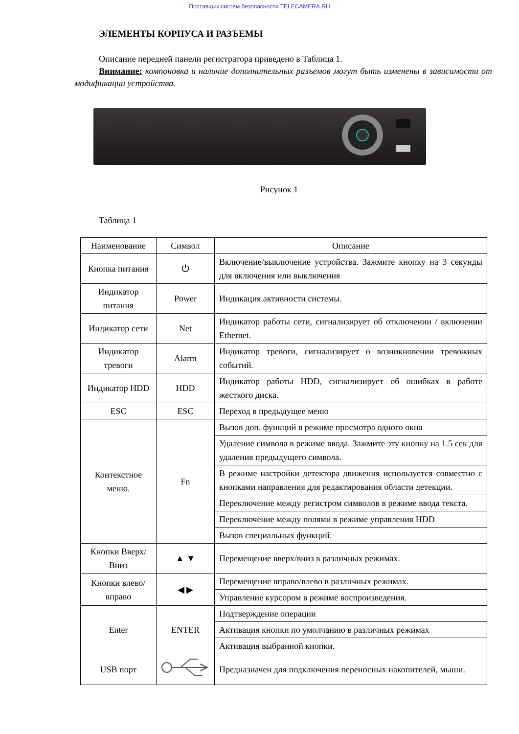Поставщик систем безопасности TELECAMERA.RU
ЭЛЕМЕНТЫ КОРПУСА И РАЗЪЕМЫ
Описание передней панели регистратора приведено в Таблица 1.
Внимание: компоновка и наличие дополнительных разъемов могут быть изменены в зависимости от модификации устройства.
Рисунок 1
Таблица 1
| Наименование | Символ | Описание |
| --- | --- | --- |
| Кнопка питания | ⏻ | Включение/выключение устройства. Зажмите кнопку на 3 секунды для включения или выключения |
| Индикатор питания | Power | Индикация активности системы. |
| Индикатор сети | Net | Индикатор работы сети, сигнализирует об отключении / включении Ethernet. |
| Индикатор тревоги | Alarm | Индикатор тревоги, сигнализирует о возникновении тревожных событий. |
| Индикатор HDD | HDD | Индикатор работы HDD, сигнализирует об ошибках в работе жесткого диска. |
| ESC | ESC | Переход в предыдущее меню |
| Контекстное меню. | Fn | Вызов доп. функций в режиме просмотра одного окна |
| | | Удаление символа в режиме ввода. Зажмите эту кнопку на 1.5 сек для удаления предыдущего символа. |
| | | В режиме настройки детектора движения используется совместно с кнопками направления для редактирования области детекции. |
| | | Переключение между регистром символов в режиме ввода текста. |
| | | Переключение между полями в режиме управления HDD |
| | | Вызов специальных функций. |
| Кнопки Вверх/ Вниз | ▲ ▼ | Перемещение вверх/вниз в различных режимах. |
| Кнопки влево/вправо | ◀ ▶ | Перемещение вправо/влево в различных режимах. |
| | | Управление курсором в режиме воспроизведения. |
| Enter | ENTER | Подтверждение операции |
| | | Активация кнопки по умолчанию в различных режимах |
| | | Активация выбранной кнопки. |
| USB порт | | Предназначен для подключения переносных накопителей, мыши. |